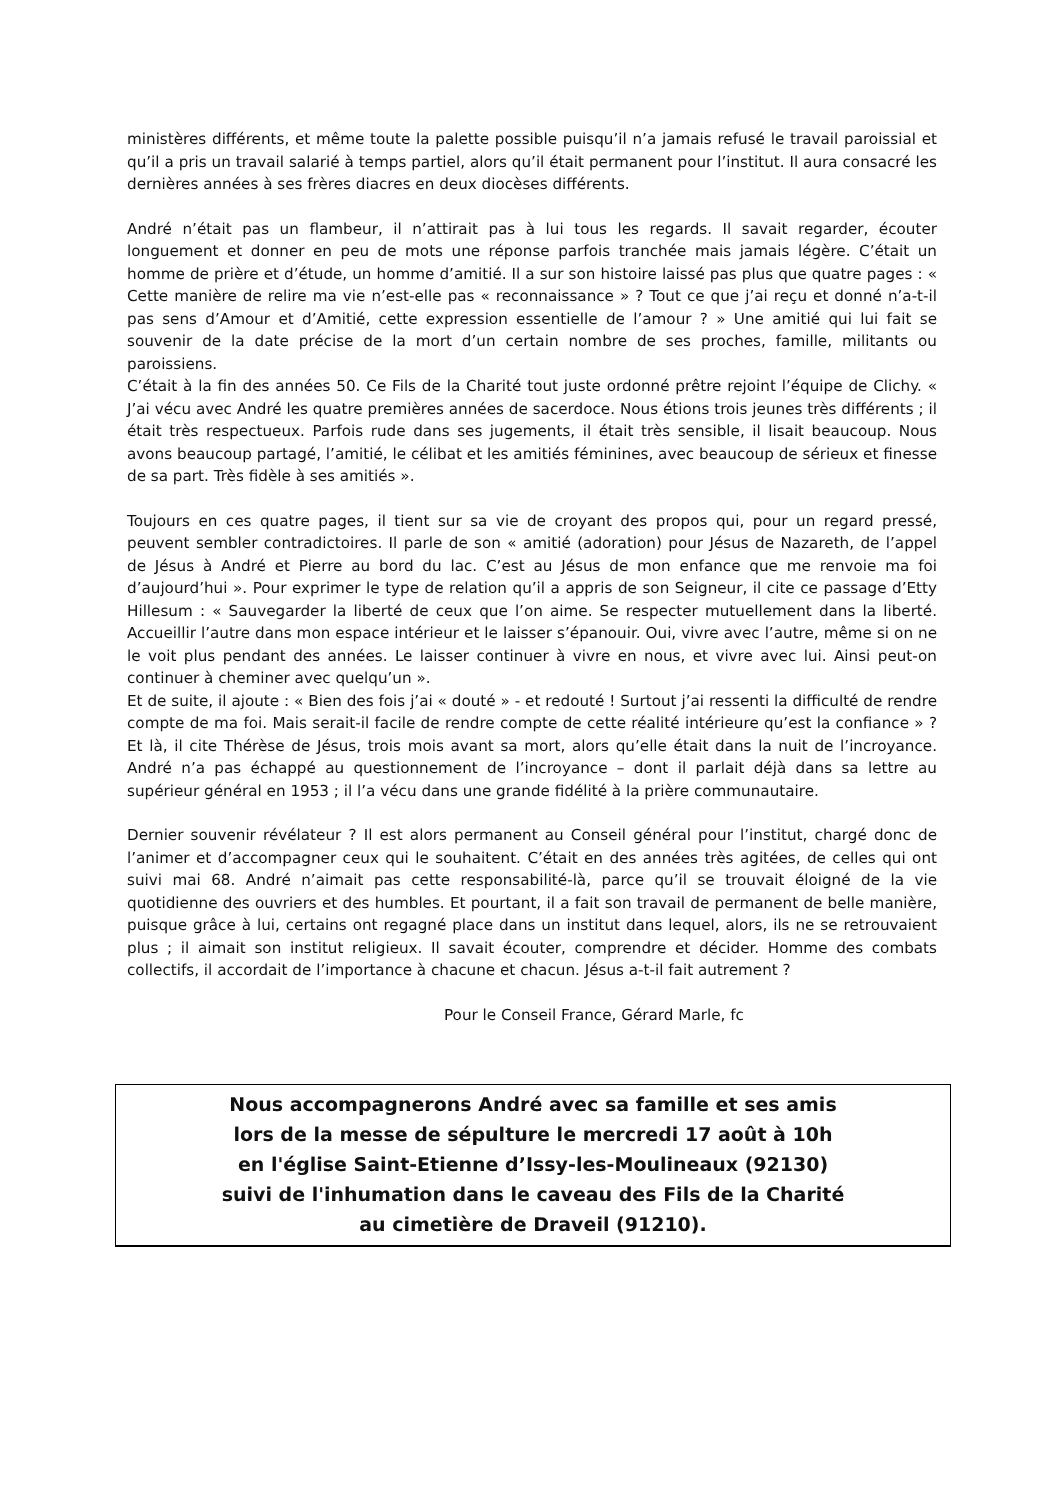ministères différents, et même toute la palette possible puisqu’il n’a jamais refusé le travail paroissial et qu’il a pris un travail salarié à temps partiel, alors qu’il était permanent pour l’institut. Il aura consacré les dernières années à ses frères diacres en deux diocèses différents.
André n’était pas un flambeur, il n’attirait pas à lui tous les regards. Il savait regarder, écouter longuement et donner en peu de mots une réponse parfois tranchée mais jamais légère. C’était un homme de prière et d’étude, un homme d’amitié. Il a sur son histoire laissé pas plus que quatre pages : « Cette manière de relire ma vie n’est-elle pas « reconnaissance » ? Tout ce que j’ai reçu et donné n’a-t-il pas sens d’Amour et d’Amitié, cette expression essentielle de l’amour ? » Une amitié qui lui fait se souvenir de la date précise de la mort d’un certain nombre de ses proches, famille, militants ou paroissiens.
C’était à la fin des années 50. Ce Fils de la Charité tout juste ordonné prêtre rejoint l’équipe de Clichy. « J’ai vécu avec André les quatre premières années de sacerdoce. Nous étions trois jeunes très différents ; il était très respectueux. Parfois rude dans ses jugements, il était très sensible, il lisait beaucoup. Nous avons beaucoup partagé, l’amitié, le célibat et les amitiés féminines, avec beaucoup de sérieux et finesse de sa part. Très fidèle à ses amitiés ».
Toujours en ces quatre pages, il tient sur sa vie de croyant des propos qui, pour un regard pressé, peuvent sembler contradictoires. Il parle de son « amitié (adoration) pour Jésus de Nazareth, de l’appel de Jésus à André et Pierre au bord du lac. C’est au Jésus de mon enfance que me renvoie ma foi d’aujourd’hui ». Pour exprimer le type de relation qu’il a appris de son Seigneur, il cite ce passage d’Etty Hillesum : « Sauvegarder la liberté de ceux que l’on aime. Se respecter mutuellement dans la liberté. Accueillir l’autre dans mon espace intérieur et le laisser s’épanouir. Oui, vivre avec l’autre, même si on ne le voit plus pendant des années. Le laisser continuer à vivre en nous, et vivre avec lui. Ainsi peut-on continuer à cheminer avec quelqu’un ».
Et de suite, il ajoute : « Bien des fois j’ai « douté » - et redouté ! Surtout j’ai ressenti la difficulté de rendre compte de ma foi. Mais serait-il facile de rendre compte de cette réalité intérieure qu’est la confiance » ? Et là, il cite Thérèse de Jésus, trois mois avant sa mort, alors qu’elle était dans la nuit de l’incroyance. André n’a pas échappé au questionnement de l’incroyance – dont il parlait déjà dans sa lettre au supérieur général en 1953 ; il l’a vécu dans une grande fidélité à la prière communautaire.
Dernier souvenir révélateur ? Il est alors permanent au Conseil général pour l’institut, chargé donc de l’animer et d’accompagner ceux qui le souhaitent. C’était en des années très agitées, de celles qui ont suivi mai 68. André n’aimait pas cette responsabilité-là, parce qu’il se trouvait éloigné de la vie quotidienne des ouvriers et des humbles. Et pourtant, il a fait son travail de permanent de belle manière, puisque grâce à lui, certains ont regagné place dans un institut dans lequel, alors, ils ne se retrouvaient plus ; il aimait son institut religieux. Il savait écouter, comprendre et décider. Homme des combats collectifs, il accordait de l’importance à chacune et chacun. Jésus a-t-il fait autrement ?
Pour le Conseil France, Gérard Marle, fc
Nous accompagnerons André avec sa famille et ses amis
lors de la messe de sépulture le mercredi 17 août à 10h
en l'église Saint-Etienne d’Issy-les-Moulineaux (92130)
suivi de l'inhumation dans le caveau des Fils de la Charité
au cimetière de Draveil (91210).